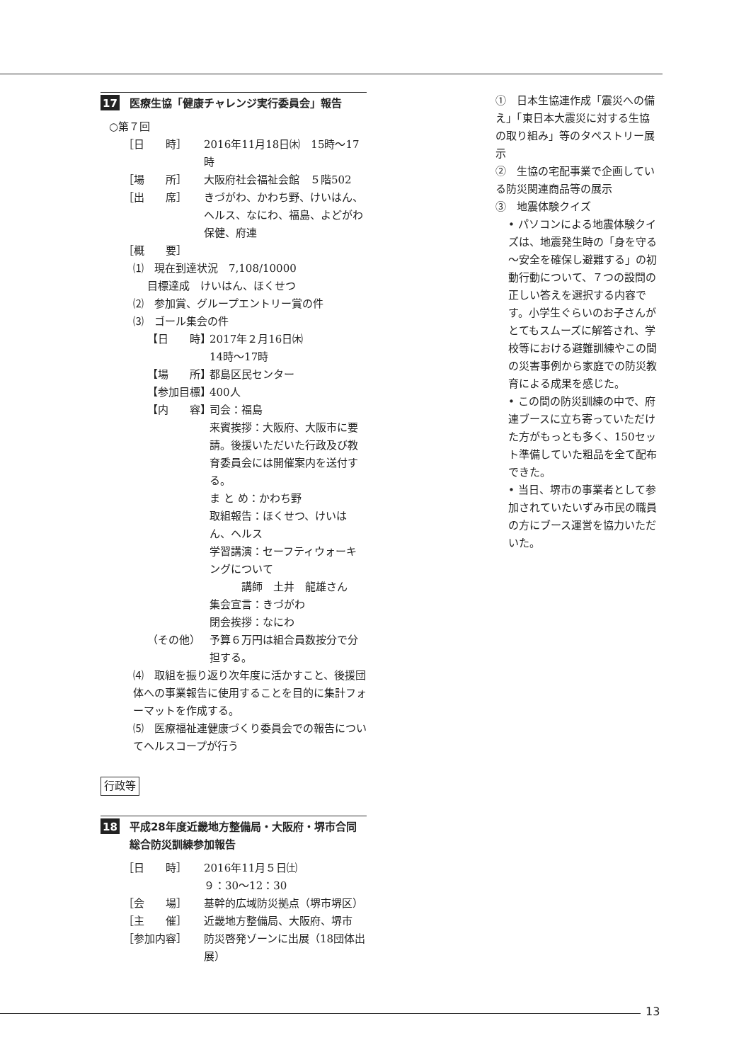17 医療生協「健康チャレンジ実行委員会」報告
○第７回
［日　　時］ 2016年11月18日㈭　15時～17時
［場　　所］ 大阪府社会福祉会館　５階502
［出　　席］ きづがわ、かわち野、けいはん、ヘルス、なにわ、福島、よどがわ保健、府連
［概　　要］
⑴　現在到達状況　7,108/10000
目標達成　けいはん、ほくせつ
⑵　参加賞、グループエントリー賞の件
⑶　ゴール集会の件
【日　　時】 2017年２月16日㈭
14時～17時
【場　　所】 都島区民センター
【参加目標】 400人
【内　　容】 司会：福島
来賓挨拶：大阪府、大阪市に要請。後援いただいた行政及び教育委員会には開催案内を送付する。
ま と め：かわち野
取組報告：ほくせつ、けいはん、ヘルス
学習講演：セーフティウォーキングについて
　　　講師　土井　龍雄さん
集会宣言：きづがわ
閉会挨拶：なにわ
（その他） 予算６万円は組合員数按分で分担する。
⑷　取組を振り返り次年度に活かすこと、後援団体への事業報告に使用することを目的に集計フォーマットを作成する。
⑸　医療福祉連健康づくり委員会での報告についてヘルスコープが行う
行政等
18 平成28年度近畿地方整備局・大阪府・堺市合同総合防災訓練参加報告
［日　　時］ 2016年11月５日㈯
９：30～12：30
［会　　場］ 基幹的広域防災拠点（堺市堺区）
［主　　催］ 近畿地方整備局、大阪府、堺市
［参加内容］ 防災啓発ゾーンに出展（18団体出展）
①　日本生協連作成「震災への備え」「東日本大震災に対する生協の取り組み」等のタペストリー展示
②　生協の宅配事業で企画している防災関連商品等の展示
③　地震体験クイズ
• パソコンによる地震体験クイズは、地震発生時の「身を守る～安全を確保し避難する」の初動行動について、７つの設問の正しい答えを選択する内容です。小学生ぐらいのお子さんがとてもスムーズに解答され、学校等における避難訓練やこの間の災害事例から家庭での防災教育による成果を感じた。
• この間の防災訓練の中で、府連ブースに立ち寄っていただけた方がもっとも多く、150セット準備していた粗品を全て配布できた。
• 当日、堺市の事業者として参加されていたいずみ市民の職員の方にブース運営を協力いただいた。
13